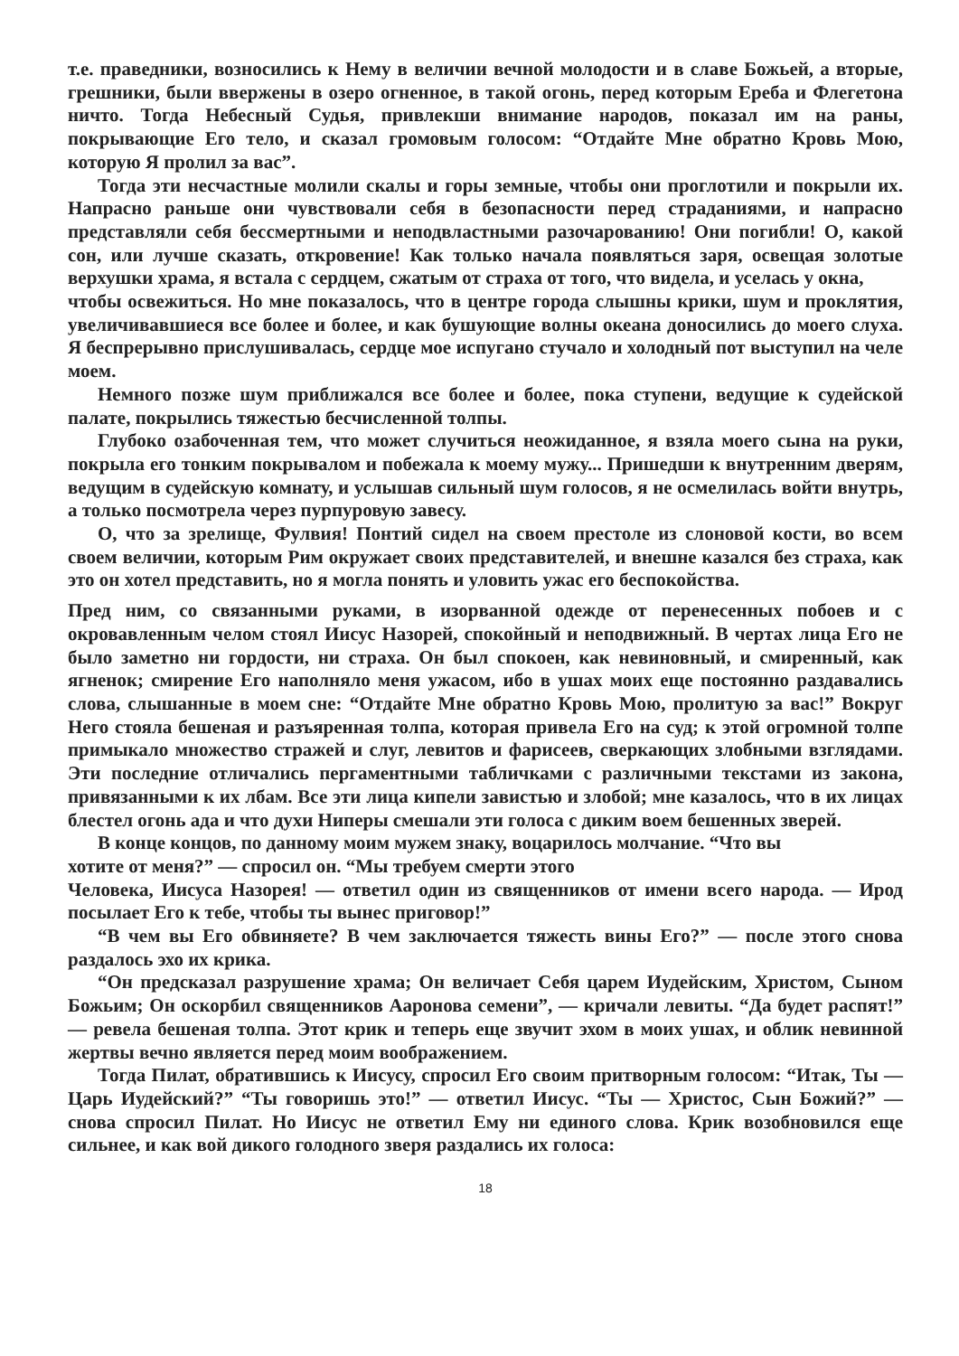т.е. праведники, возносились к Нему в величии вечной молодости и в славе Божьей, а вторые, грешники, были ввержены в озеро огненное, в такой огонь, перед которым Ереба и Флегетона ничто. Тогда Небесный Судья, привлекши внимание народов, показал им на раны, покрывающие Его тело, и сказал громовым голосом: “Отдайте Мне обратно Кровь Мою, которую Я пролил за вас”.
Тогда эти несчастные молили скалы и горы земные, чтобы они проглотили и покрыли их. Напрасно раньше они чувствовали себя в безопасности перед страданиями, и напрасно представляли себя бессмертными и неподвластными разочарованию! Они погибли! О, какой сон, или лучше сказать, откровение! Как только начала появляться заря, освещая золотые верхушки храма, я встала с сердцем, сжатым от страха от того, что видела, и уселась у окна,
чтобы освежиться. Но мне показалось, что в центре города слышны крики, шум и проклятия, увеличивавшиеся все более и более, и как бушующие волны океана доносились до моего слуха. Я беспрерывно прислушивалась, сердце мое испугано стучало и холодный пот выступил на челе моем.
Немного позже шум приближался все более и более, пока ступени, ведущие к судейской палате, покрылись тяжестью бесчисленной толпы.
Глубоко озабоченная тем, что может случиться неожиданное, я взяла моего сына на руки, покрыла его тонким покрывалом и побежала к моему мужу... Пришедши к внутренним дверям, ведущим в судейскую комнату, и услышав сильный шум голосов, я не осмелилась войти внутрь, а только посмотрела через пурпуровую завесу.
О, что за зрелище, Фулвия! Понтий сидел на своем престоле из слоновой кости, во всем своем величии, которым Рим окружает своих представителей, и внешне казался без страха, как это он хотел представить, но я могла понять и уловить ужас его беспокойства.
Пред ним, со связанными руками, в изорванной одежде от перенесенных побоев и с окровавленным челом стоял Иисус Назорей, спокойный и неподвижный. В чертах лица Его не было заметно ни гордости, ни страха. Он был спокоен, как невиновный, и смиренный, как ягненок; смирение Его наполняло меня ужасом, ибо в ушах моих еще постоянно раздавались слова, слышанные в моем сне: “Отдайте Мне обратно Кровь Мою, пролитую за вас!” Вокруг Него стояла бешеная и разъяренная толпа, которая привела Его на суд; к этой огромной толпе примыкало множество стражей и слуг, левитов и фарисеев, сверкающих злобными взглядами. Эти последние отличались пергаментными табличками с различными текстами из закона, привязанными к их лбам. Все эти лица кипели завистью и злобой; мне казалось, что в их лицах блестел огонь ада и что духи Ниперы смешали эти голоса с диким воем бешенных зверей.
В конце концов, по данному моим мужем знаку, воцарилось молчание. “Что вы
хотите от меня?” — спросил он. “Мы требуем смерти этого
Человека, Иисуса Назорея! — ответил один из священников от имени всего народа. — Ирод посылает Его к тебе, чтобы ты вынес приговор!”
“В чем вы Его обвиняете? В чем заключается тяжесть вины Его?” — после этого снова раздалось эхо их крика.
“Он предсказал разрушение храма; Он величает Себя царем Иудейским, Христом, Сыном Божьим; Он оскорбил священников Ааронова семени”, — кричали левиты. “Да будет распят!” — ревела бешеная толпа. Этот крик и теперь еще звучит эхом в моих ушах, и облик невинной жертвы вечно является перед моим воображением.
Тогда Пилат, обратившись к Иисусу, спросил Его своим притворным голосом: “Итак, Ты — Царь Иудейский?” “Ты говоришь это!” — ответил Иисус. “Ты — Христос, Сын Божий?” — снова спросил Пилат. Но Иисус не ответил Ему ни единого слова. Крик возобновился еще сильнее, и как вой дикого голодного зверя раздались их голоса:
18